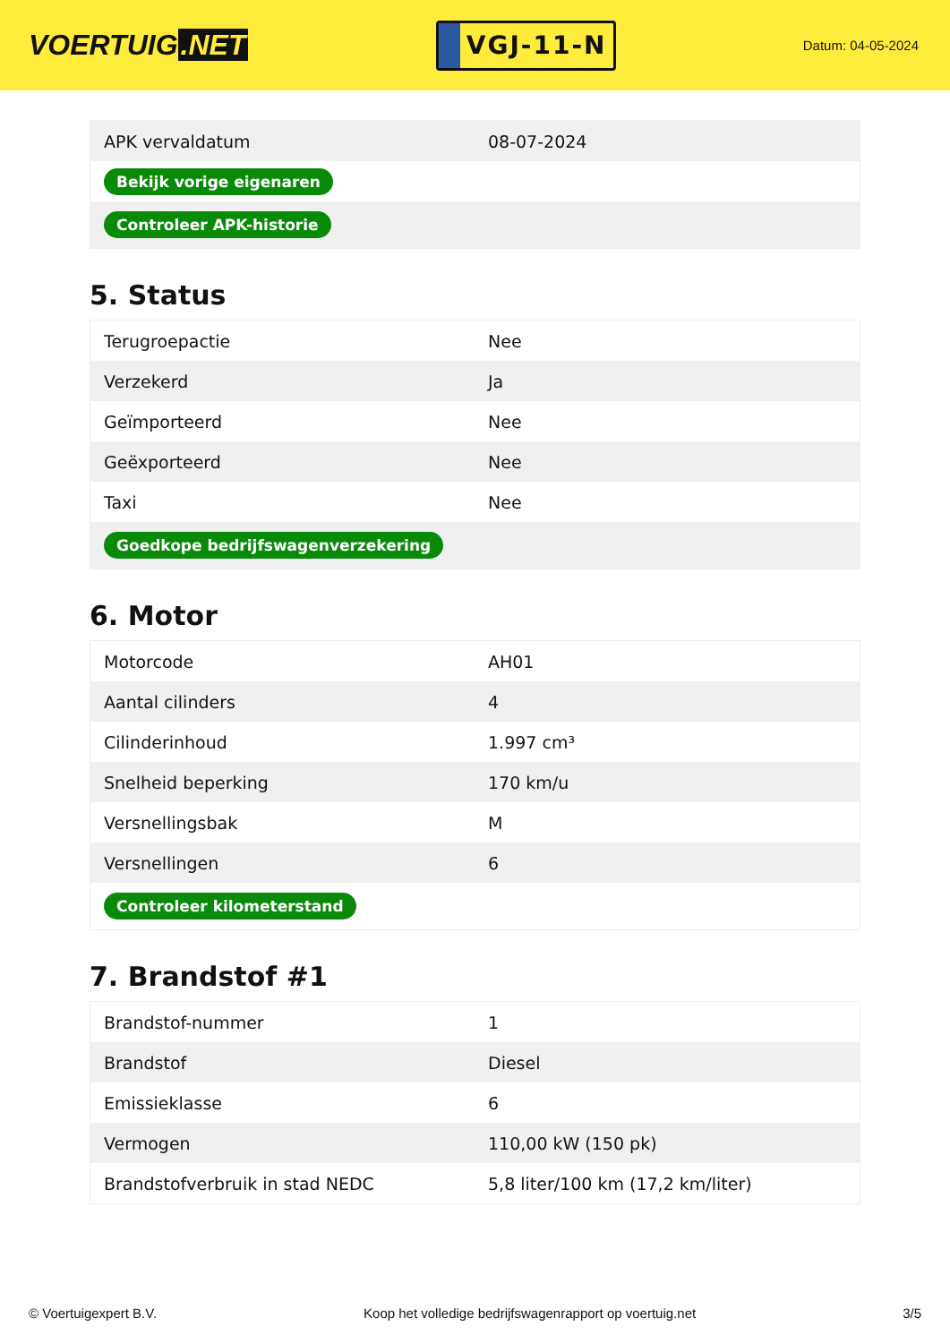VOERTUIG.NET
VGJ-11-N
Datum: 04-05-2024
| APK vervaldatum | 08-07-2024 |
| Bekijk vorige eigenaren | |
| Controleer APK-historie | |
5. Status
| Terugroepactie | Nee |
| Verzekerd | Ja |
| Geïmporteerd | Nee |
| Geëxporteerd | Nee |
| Taxi | Nee |
| Goedkope bedrijfswagenverzekering | |
6. Motor
| Motorcode | AH01 |
| Aantal cilinders | 4 |
| Cilinderinhoud | 1.997 cm³ |
| Snelheid beperking | 170 km/u |
| Versnellingsbak | M |
| Versnellingen | 6 |
| Controleer kilometerstand | |
7. Brandstof #1
| Brandstof-nummer | 1 |
| Brandstof | Diesel |
| Emissieklasse | 6 |
| Vermogen | 110,00 kW (150 pk) |
| Brandstofverbruik in stad NEDC | 5,8 liter/100 km (17,2 km/liter) |
© Voertuigexpert B.V. Koop het volledige bedrijfswagenrapport op voertuig.net 3/5